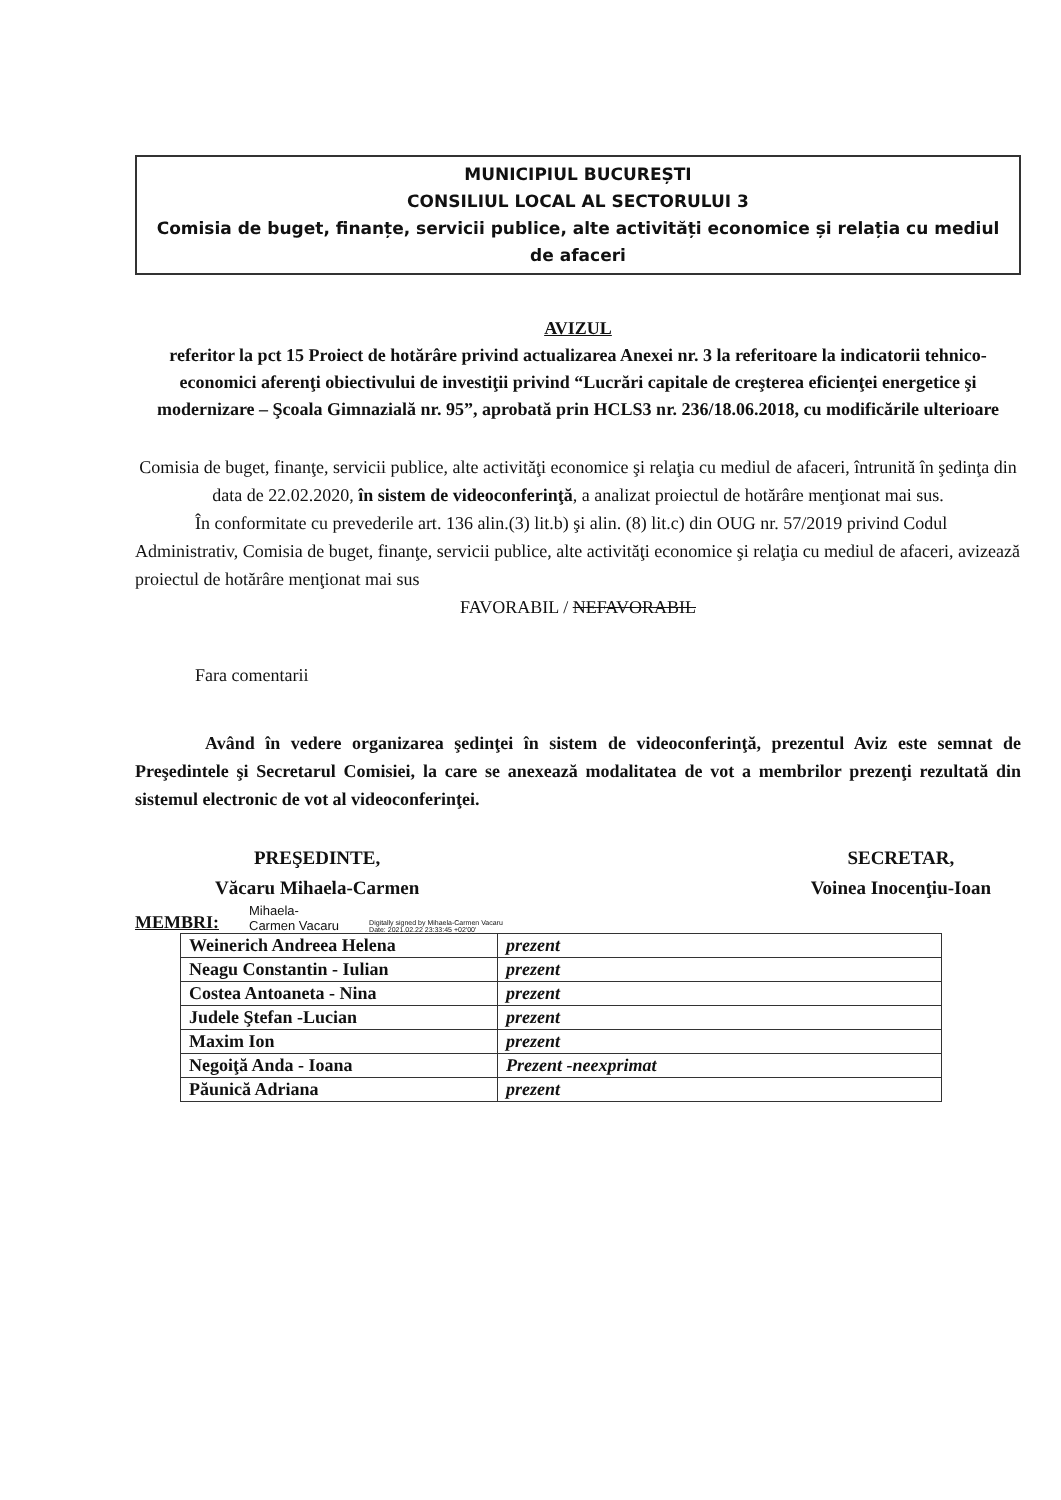MUNICIPIUL BUCUREȘTI
CONSILIUL LOCAL AL SECTORULUI 3
Comisia de buget, finanțe, servicii publice, alte activități economice și relația cu mediul de afaceri
AVIZUL
referitor la pct 15 Proiect de hotărâre privind actualizarea Anexei nr. 3 la referitoare la indicatorii tehnico-economici aferenţi obiectivului de investiţii privind “Lucrări capitale de creşterea eficienţei energetice şi modernizare – Şcoala Gimnazială nr. 95”, aprobată prin HCLS3 nr. 236/18.06.2018, cu modificările ulterioare
Comisia de buget, finanţe, servicii publice, alte activităţi economice şi relaţia cu mediul de afaceri, întrunită în şedinţa din data de 22.02.2020, în sistem de videoconferinţă, a analizat proiectul de hotărâre menţionat mai sus.
În conformitate cu prevederile art. 136 alin.(3) lit.b) şi alin. (8) lit.c) din OUG nr. 57/2019 privind Codul Administrativ, Comisia de buget, finanţe, servicii publice, alte activităţi economice şi relaţia cu mediul de afaceri, avizează proiectul de hotărâre menţionat mai sus
FAVORABIL / NEFAVORABIL
Fara comentarii
Având în vedere organizarea şedinţei în sistem de videoconferinţă, prezentul Aviz este semnat de Preşedintele şi Secretarul Comisiei, la care se anexează modalitatea de vot a membrilor prezenţi rezultată din sistemul electronic de vot al videoconferinţei.
PREŞEDINTE,
Văcaru Mihaela-Carmen
SECRETAR,
Voinea Inocenţiu-Ioan
MEMBRI: Mihaela-
Carmen Vacaru Digitally signed by Mihaela-Carmen Vacaru
Date: 2021.02.22 23:33:45 +02'00'
| Weinerich Andreea Helena | prezent |
| Neagu Constantin - Iulian | prezent |
| Costea Antoaneta - Nina | prezent |
| Judele Ştefan -Lucian | prezent |
| Maxim Ion | prezent |
| Negoiţă Anda - Ioana | Prezent -neexprimat |
| Păunică Adriana | prezent |